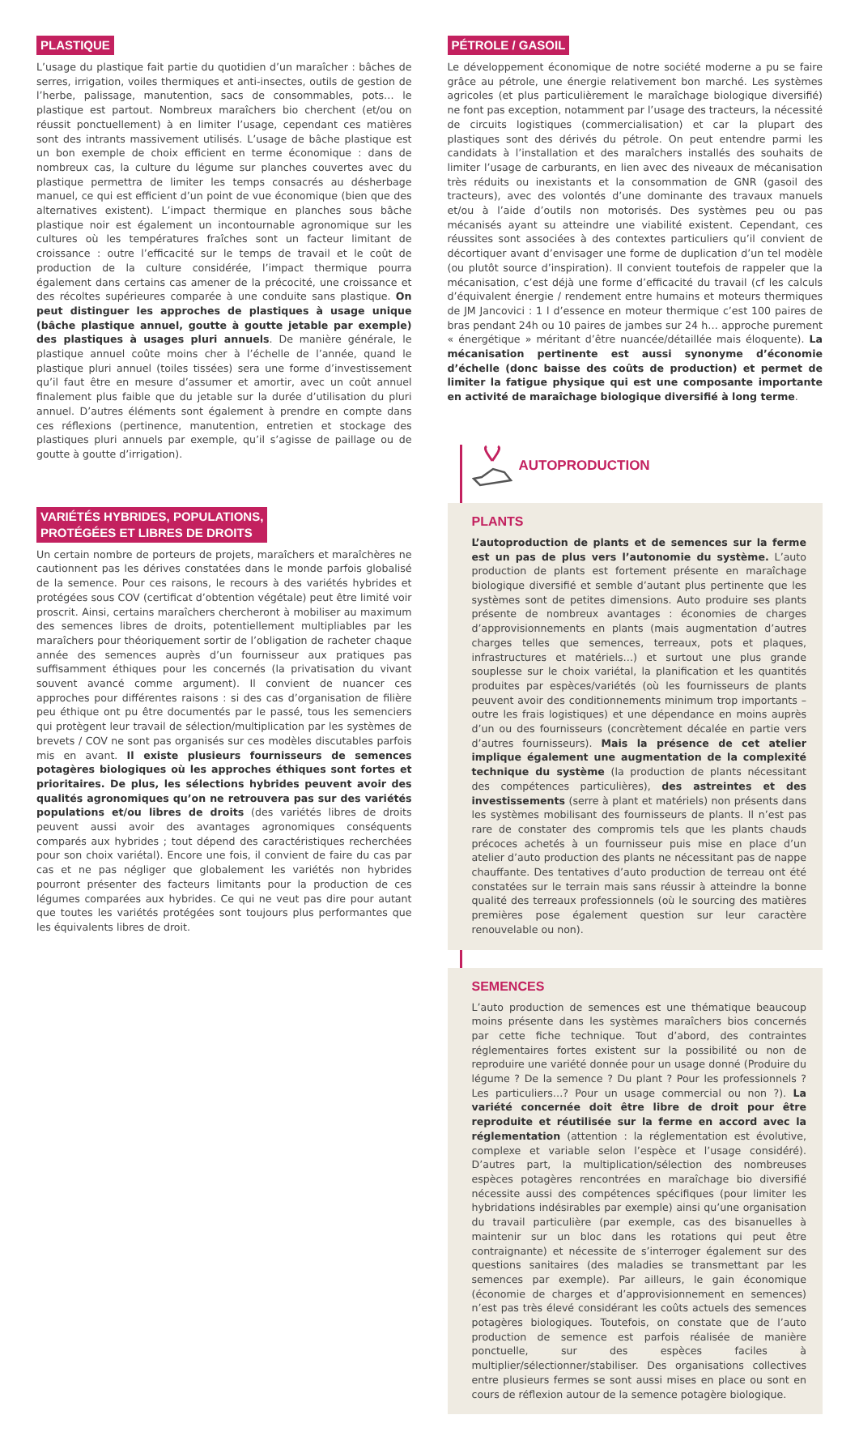PLASTIQUE
L’usage du plastique fait partie du quotidien d’un maraîcher : bâches de serres, irrigation, voiles thermiques et anti-insectes, outils de gestion de l’herbe, palissage, manutention, sacs de consommables, pots… le plastique est partout. Nombreux maraîchers bio cherchent (et/ou on réussit ponctuellement) à en limiter l’usage, cependant ces matières sont des intrants massivement utilisés. L’usage de bâche plastique est un bon exemple de choix efficient en terme économique : dans de nombreux cas, la culture du légume sur planches couvertes avec du plastique permettra de limiter les temps consacrés au désherbage manuel, ce qui est efficient d’un point de vue économique (bien que des alternatives existent). L’impact thermique en planches sous bâche plastique noir est également un incontournable agronomique sur les cultures où les températures fraîches sont un facteur limitant de croissance : outre l’efficacité sur le temps de travail et le coût de production de la culture considérée, l’impact thermique pourra également dans certains cas amener de la précocité, une croissance et des récoltes supérieures comparée à une conduite sans plastique. On peut distinguer les approches de plastiques à usage unique (bâche plastique annuel, goutte à goutte jetable par exemple) des plastiques à usages pluri annuels. De manière générale, le plastique annuel coûte moins cher à l’échelle de l’année, quand le plastique pluri annuel (toiles tissées) sera une forme d’investissement qu’il faut être en mesure d’assumer et amortir, avec un coût annuel finalement plus faible que du jetable sur la durée d’utilisation du pluri annuel. D’autres éléments sont également à prendre en compte dans ces réflexions (pertinence, manutention, entretien et stockage des plastiques pluri annuels par exemple, qu’il s’agisse de paillage ou de goutte à goutte d’irrigation).
VARIÉTÉS HYBRIDES, POPULATIONS,
PROTÉGÉES ET LIBRES DE DROITS
Un certain nombre de porteurs de projets, maraîchers et maraîchères ne cautionnent pas les dérives constatées dans le monde parfois globalisé de la semence. Pour ces raisons, le recours à des variétés hybrides et protégées sous COV (certificat d’obtention végétale) peut être limité voir proscrit. Ainsi, certains maraîchers chercheront à mobiliser au maximum des semences libres de droits, potentiellement multipliables par les maraîchers pour théoriquement sortir de l’obligation de racheter chaque année des semences auprès d’un fournisseur aux pratiques pas suffisamment éthiques pour les concernés (la privatisation du vivant souvent avancé comme argument). Il convient de nuancer ces approches pour différentes raisons : si des cas d’organisation de filière peu éthique ont pu être documentés par le passé, tous les semenciers qui protègent leur travail de sélection/multiplication par les systèmes de brevets / COV ne sont pas organisés sur ces modèles discutables parfois mis en avant. Il existe plusieurs fournisseurs de semences potagères biologiques où les approches éthiques sont fortes et prioritaires. De plus, les sélections hybrides peuvent avoir des qualités agronomiques qu’on ne retrouvera pas sur des variétés populations et/ou libres de droits (des variétés libres de droits peuvent aussi avoir des avantages agronomiques conséquents comparés aux hybrides ; tout dépend des caractéristiques recherchées pour son choix variétal). Encore une fois, il convient de faire du cas par cas et ne pas négliger que globalement les variétés non hybrides pourront présenter des facteurs limitants pour la production de ces légumes comparées aux hybrides. Ce qui ne veut pas dire pour autant que toutes les variétés protégées sont toujours plus performantes que les équivalents libres de droit.
PÉTROLE / GASOIL
Le développement économique de notre société moderne a pu se faire grâce au pétrole, une énergie relativement bon marché. Les systèmes agricoles (et plus particulièrement le maraîchage biologique diversifié) ne font pas exception, notamment par l’usage des tracteurs, la nécessité de circuits logistiques (commercialisation) et car la plupart des plastiques sont des dérivés du pétrole. On peut entendre parmi les candidats à l’installation et des maraîchers installés des souhaits de limiter l’usage de carburants, en lien avec des niveaux de mécanisation très réduits ou inexistants et la consommation de GNR (gasoil des tracteurs), avec des volontés d’une dominante des travaux manuels et/ou à l’aide d’outils non motorisés. Des systèmes peu ou pas mécanisés ayant su atteindre une viabilité existent. Cependant, ces réussites sont associées à des contextes particuliers qu’il convient de décortiquer avant d’envisager une forme de duplication d’un tel modèle (ou plutôt source d’inspiration). Il convient toutefois de rappeler que la mécanisation, c’est déjà une forme d’efficacité du travail (cf les calculs d’équivalent énergie / rendement entre humains et moteurs thermiques de JM Jancovici : 1 l d’essence en moteur thermique c’est 100 paires de bras pendant 24h ou 10 paires de jambes sur 24 h… approche purement « énergétique » méritant d’être nuancée/détaillée mais éloquente). La mécanisation pertinente est aussi synonyme d’économie d’échelle (donc baisse des coûts de production) et permet de limiter la fatigue physique qui est une composante importante en activité de maraîchage biologique diversifié à long terme.
AUTOPRODUCTION
PLANTS
L’autoproduction de plants et de semences sur la ferme est un pas de plus vers l’autonomie du système. L’auto production de plants est fortement présente en maraîchage biologique diversifié et semble d’autant plus pertinente que les systèmes sont de petites dimensions. Auto produire ses plants présente de nombreux avantages : économies de charges d’approvisionnements en plants (mais augmentation d’autres charges telles que semences, terreaux, pots et plaques, infrastructures et matériels…) et surtout une plus grande souplesse sur le choix variétal, la planification et les quantités produites par espèces/variétés (où les fournisseurs de plants peuvent avoir des conditionnements minimum trop importants – outre les frais logistiques) et une dépendance en moins auprès d’un ou des fournisseurs (concrètement décalée en partie vers d’autres fournisseurs). Mais la présence de cet atelier implique également une augmentation de la complexité technique du système (la production de plants nécessitant des compétences particulières), des astreintes et des investissements (serre à plant et matériels) non présents dans les systèmes mobilisant des fournisseurs de plants. Il n’est pas rare de constater des compromis tels que les plants chauds précoces achetés à un fournisseur puis mise en place d’un atelier d’auto production des plants ne nécessitant pas de nappe chauffante. Des tentatives d’auto production de terreau ont été constatées sur le terrain mais sans réussir à atteindre la bonne qualité des terreaux professionnels (où le sourcing des matières premières pose également question sur leur caractère renouvelable ou non).
SEMENCES
L’auto production de semences est une thématique beaucoup moins présente dans les systèmes maraîchers bios concernés par cette fiche technique. Tout d’abord, des contraintes réglementaires fortes existent sur la possibilité ou non de reproduire une variété donnée pour un usage donné (Produire du légume ? De la semence ? Du plant ? Pour les professionnels ? Les particuliers…? Pour un usage commercial ou non ?). La variété concernée doit être libre de droit pour être reproduite et réutilisée sur la ferme en accord avec la réglementation (attention : la réglementation est évolutive, complexe et variable selon l’espèce et l’usage considéré). D’autres part, la multiplication/sélection des nombreuses espèces potagères rencontrées en maraîchage bio diversifié nécessite aussi des compétences spécifiques (pour limiter les hybridations indésirables par exemple) ainsi qu’une organisation du travail particulière (par exemple, cas des bisanuelles à maintenir sur un bloc dans les rotations qui peut être contraignante) et nécessite de s’interroger également sur des questions sanitaires (des maladies se transmettant par les semences par exemple). Par ailleurs, le gain économique (économie de charges et d’approvisionnement en semences) n’est pas très élevé considérant les coûts actuels des semences potagères biologiques. Toutefois, on constate que de l’auto production de semence est parfois réalisée de manière ponctuelle, sur des espèces faciles à multiplier/sélectionner/stabiliser. Des organisations collectives entre plusieurs fermes se sont aussi mises en place ou sont en cours de réflexion autour de la semence potagère biologique.